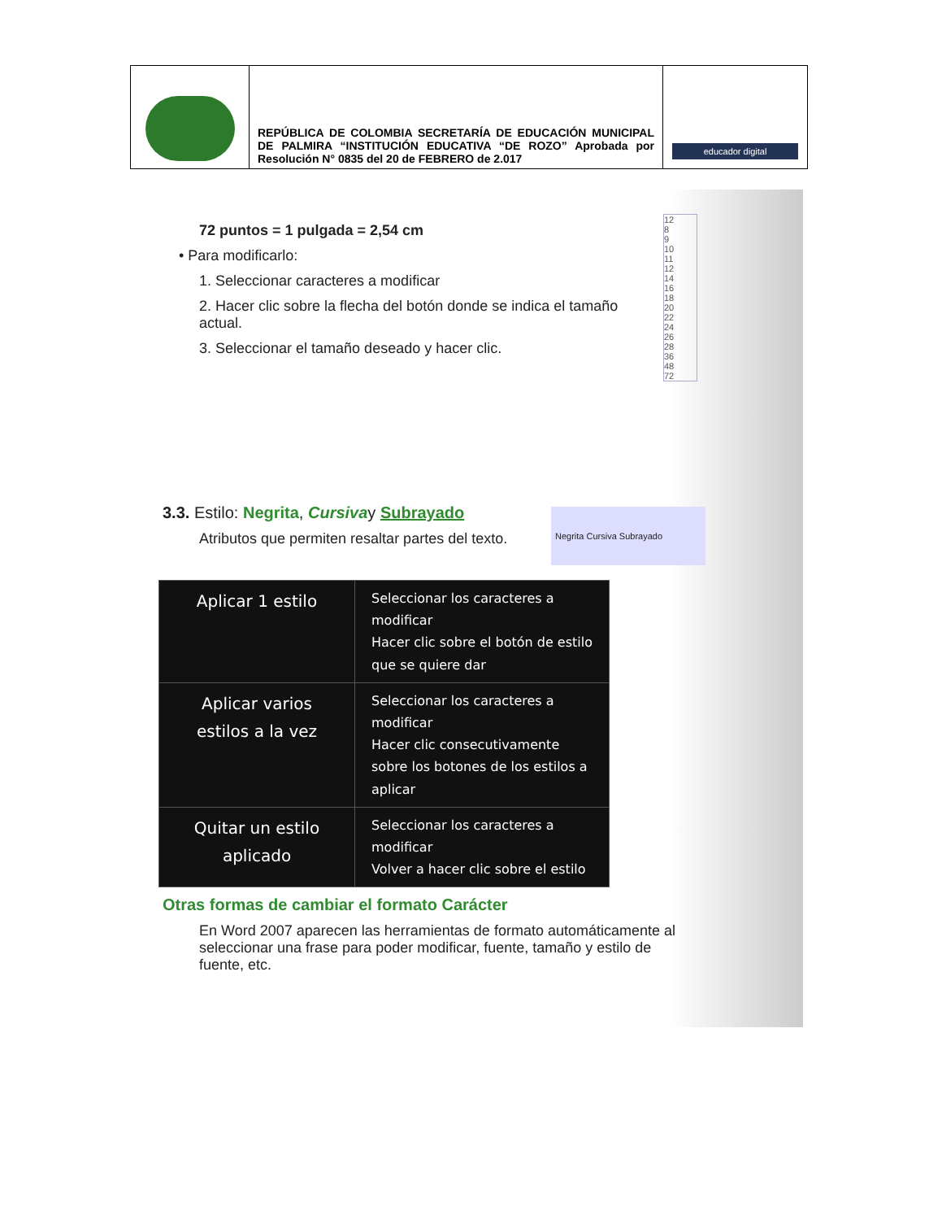| | REPÚBLICA DE COLOMBIA SECRETARÍA DE EDUCACIÓN MUNICIPAL DE PALMIRA “INSTITUCIÓN EDUCATIVA “DE ROZO” Aprobada por Resolución N° 0835 del 20 de FEBRERO de 2.017 | educador digital |
12
8
9
10
11
12
14
16
18
20
22
24
26
28
36
48
72
72 puntos = 1 pulgada = 2,54 cm
• Para modificarlo:
1. Seleccionar caracteres a modificar
2. Hacer clic sobre la flecha del botón donde se indica el tamaño actual.
3. Seleccionar el tamaño deseado y hacer clic.
3.3. Estilo: Negrita, Cursivay Subrayado
Atributos que permiten resaltar partes del texto.
Negrita Cursiva Subrayado
| Aplicar 1 estilo | Seleccionar los caracteres a modificar Hacer clic sobre el botón de estilo que se quiere dar |
| Aplicar varios estilos a la vez | Seleccionar los caracteres a modificar Hacer clic consecutivamente sobre los botones de los estilos a aplicar |
| Quitar un estilo aplicado | Seleccionar los caracteres a modificar Volver a hacer clic sobre el estilo |
Otras formas de cambiar el formato Carácter
En Word 2007 aparecen las herramientas de formato automáticamente al seleccionar una frase para poder modificar, fuente, tamaño y estilo de fuente, etc.